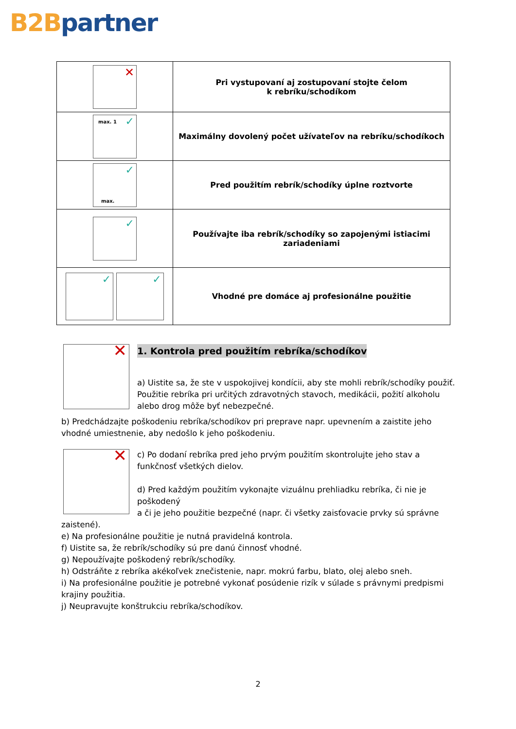B2B partner
| ✕ | Pri vystupovaní aj zostupovaní stojte čelom k rebríku/schodíkom |
| max. 1 ✓ | Maximálny dovolený počet užívateľov na rebríku/schodíkoch |
| max. ✓ | Pred použitím rebrík/schodíky úplne roztvorte |
| ✓ | Používajte iba rebrík/schodíky so zapojenými istiacimi zariadeniami |
| ✓ ✓ | Vhodné pre domáce aj profesionálne použitie |
1. Kontrola pred použitím rebríka/schodíkov
✕
a) Uistite sa, že ste v uspokojivej kondícii, aby ste mohli rebrík/schodíky použiť. Použitie rebríka pri určitých zdravotných stavoch, medikácii, požití alkoholu alebo drog môže byť nebezpečné.
b) Predchádzajte poškodeniu rebríka/schodíkov pri preprave napr. upevnením a zaistite jeho vhodné umiestnenie, aby nedošlo k jeho poškodeniu.
✕
c) Po dodaní rebríka pred jeho prvým použitím skontrolujte jeho stav a funkčnosť všetkých dielov.
d) Pred každým použitím vykonajte vizuálnu prehliadku rebríka, či nie je poškodený
a či je jeho použitie bezpečné (napr. či všetky zaisťovacie prvky sú správne zaistené).
e) Na profesionálne použitie je nutná pravidelná kontrola.
f) Uistite sa, že rebrík/schodíky sú pre danú činnosť vhodné.
g) Nepoužívajte poškodený rebrík/schodíky.
h) Odstráňte z rebríka akékoľvek znečistenie, napr. mokrú farbu, blato, olej alebo sneh.
i) Na profesionálne použitie je potrebné vykonať posúdenie rizík v súlade s právnymi predpismi krajiny použitia.
j) Neupravujte konštrukciu rebríka/schodíkov.
2